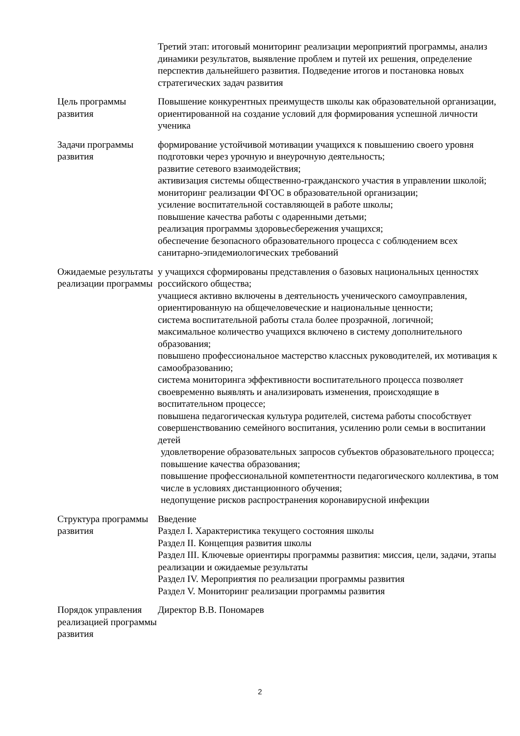| | Третий этап: итоговый мониторинг реализации мероприятий программы, анализ динамики результатов, выявление проблем и путей их решения, определение перспектив дальнейшего развития. Подведение итогов и постановка новых стратегических задач развития |
| Цель программы развития | Повышение конкурентных преимуществ школы как образовательной организации, ориентированной на создание условий для формирования успешной личности ученика |
| Задачи программы развития | формирование устойчивой мотивации учащихся к повышению своего уровня подготовки через урочную и внеурочную деятельность; развитие сетевого взаимодействия; активизация системы общественно-гражданского участия в управлении школой; мониторинг реализации ФГОС в образовательной организации; усиление воспитательной составляющей в работе школы; повышение качества работы с одаренными детьми; реализация программы здоровьесбережения учащихся; обеспечение безопасного образовательного процесса с соблюдением всех санитарно-эпидемиологических требований |
| Ожидаемые результаты реализации программы | у учащихся сформированы представления о базовых национальных ценностях российского общества; учащиеся активно включены в деятельность ученического самоуправления, ориентированную на общечеловеческие и национальные ценности; система воспитательной работы стала более прозрачной, логичной; максимальное количество учащихся включено в систему дополнительного образования; повышено профессиональное мастерство классных руководителей, их мотивация к самообразованию; система мониторинга эффективности воспитательного процесса позволяет своевременно выявлять и анализировать изменения, происходящие в воспитательном процессе; повышена педагогическая культура родителей, система работы способствует совершенствованию семейного воспитания, усилению роли семьи в воспитании детей удовлетворение образовательных запросов субъектов образовательного процесса; повышение качества образования; повышение профессиональной компетентности педагогического коллектива, в том числе в условиях дистанционного обучения; недопущение рисков распространения коронавирусной инфекции |
| Структура программы развития | Введение Раздел I. Характеристика текущего состояния школы Раздел II. Концепция развития школы Раздел III. Ключевые ориентиры программы развития: миссия, цели, задачи, этапы реализации и ожидаемые результаты Раздел IV. Мероприятия по реализации программы развития Раздел V. Мониторинг реализации программы развития |
| Порядок управления реализацией программы развития | Директор В.В. Пономарев |
2